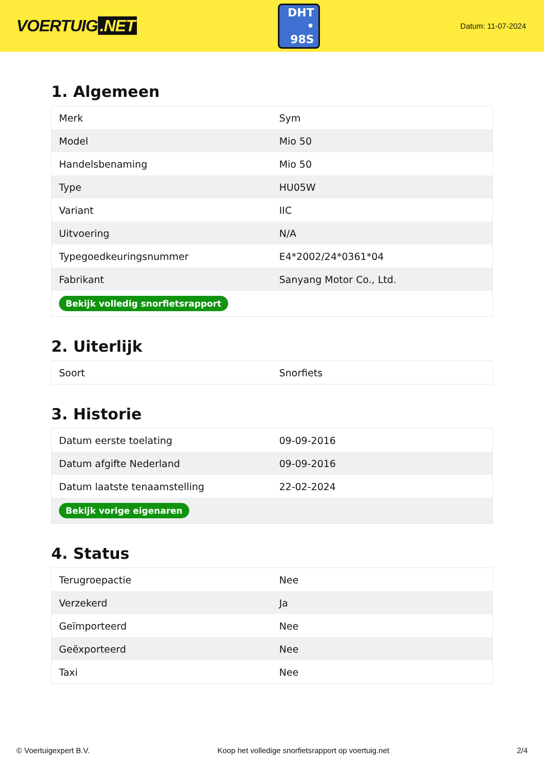VOERTUIG.NET
DHT
• 98S
Datum: 11-07-2024
1. Algemeen
| Merk | Sym |
| Model | Mio 50 |
| Handelsbenaming | Mio 50 |
| Type | HU05W |
| Variant | IIC |
| Uitvoering | N/A |
| Typegoedkeuringsnummer | E4*2002/24*0361*04 |
| Fabrikant | Sanyang Motor Co., Ltd. |
| Bekijk volledig snorfietsrapport | |
2. Uiterlijk
| Soort | Snorfiets |
3. Historie
| Datum eerste toelating | 09-09-2016 |
| Datum afgifte Nederland | 09-09-2016 |
| Datum laatste tenaamstelling | 22-02-2024 |
| Bekijk vorige eigenaren | |
4. Status
| Terugroepactie | Nee |
| Verzekerd | Ja |
| Geïmporteerd | Nee |
| Geëxporteerd | Nee |
| Taxi | Nee |
© Voertuigexpert B.V. Koop het volledige snorfietsrapport op voertuig.net 2/4